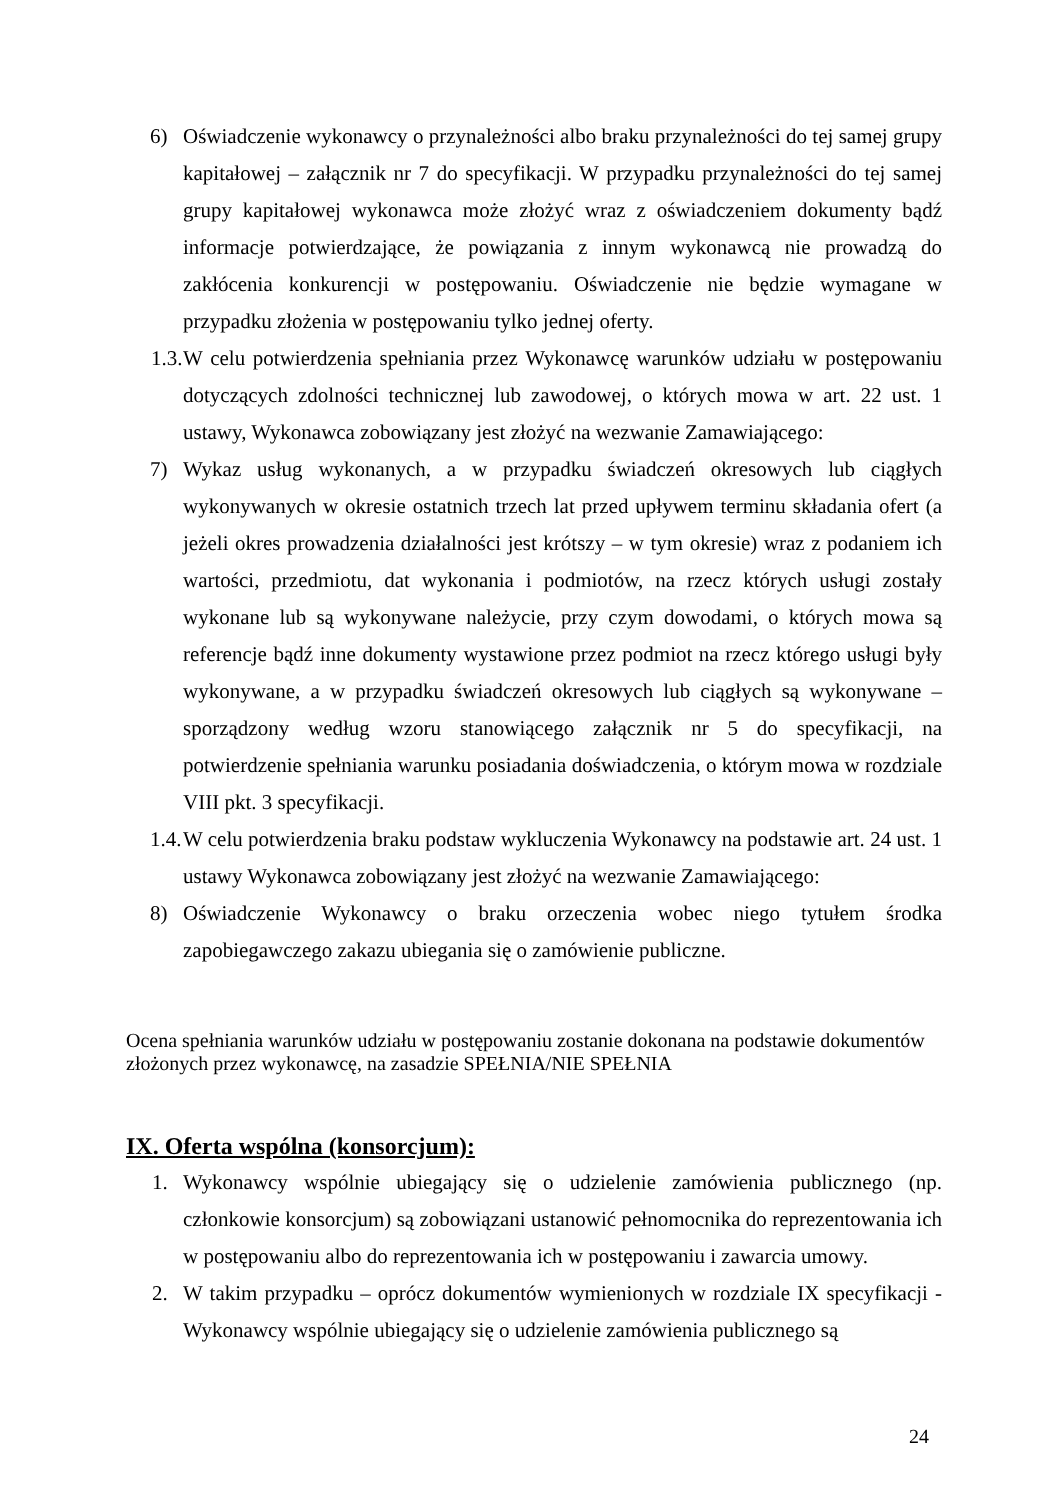6) Oświadczenie wykonawcy o przynależności albo braku przynależności do tej samej grupy kapitałowej – załącznik nr 7 do specyfikacji. W przypadku przynależności do tej samej grupy kapitałowej wykonawca może złożyć wraz z oświadczeniem dokumenty bądź informacje potwierdzające, że powiązania z innym wykonawcą nie prowadzą do zakłócenia konkurencji w postępowaniu. Oświadczenie nie będzie wymagane w przypadku złożenia w postępowaniu tylko jednej oferty.
1.3. W celu potwierdzenia spełniania przez Wykonawcę warunków udziału w postępowaniu dotyczących zdolności technicznej lub zawodowej, o których mowa w art. 22 ust. 1 ustawy, Wykonawca zobowiązany jest złożyć na wezwanie Zamawiającego:
7) Wykaz usług wykonanych, a w przypadku świadczeń okresowych lub ciągłych wykonywanych w okresie ostatnich trzech lat przed upływem terminu składania ofert (a jeżeli okres prowadzenia działalności jest krótszy – w tym okresie) wraz z podaniem ich wartości, przedmiotu, dat wykonania i podmiotów, na rzecz których usługi zostały wykonane lub są wykonywane należycie, przy czym dowodami, o których mowa są referencje bądź inne dokumenty wystawione przez podmiot na rzecz którego usługi były wykonywane, a w przypadku świadczeń okresowych lub ciągłych są wykonywane – sporządzony według wzoru stanowiącego załącznik nr 5 do specyfikacji, na potwierdzenie spełniania warunku posiadania doświadczenia, o którym mowa w rozdziale VIII pkt. 3 specyfikacji.
1.4. W celu potwierdzenia braku podstaw wykluczenia Wykonawcy na podstawie art. 24 ust. 1 ustawy Wykonawca zobowiązany jest złożyć na wezwanie Zamawiającego:
8) Oświadczenie Wykonawcy o braku orzeczenia wobec niego tytułem środka zapobiegawczego zakazu ubiegania się o zamówienie publiczne.
Ocena spełniania warunków udziału w postępowaniu zostanie dokonana na podstawie dokumentów złożonych przez wykonawcę, na zasadzie SPEŁNIA/NIE SPEŁNIA
IX. Oferta wspólna (konsorcjum):
1. Wykonawcy wspólnie ubiegający się o udzielenie zamówienia publicznego (np. członkowie konsorcjum) są zobowiązani ustanowić pełnomocnika do reprezentowania ich w postępowaniu albo do reprezentowania ich w postępowaniu i zawarcia umowy.
2. W takim przypadku – oprócz dokumentów wymienionych w rozdziale IX specyfikacji - Wykonawcy wspólnie ubiegający się o udzielenie zamówienia publicznego są
24